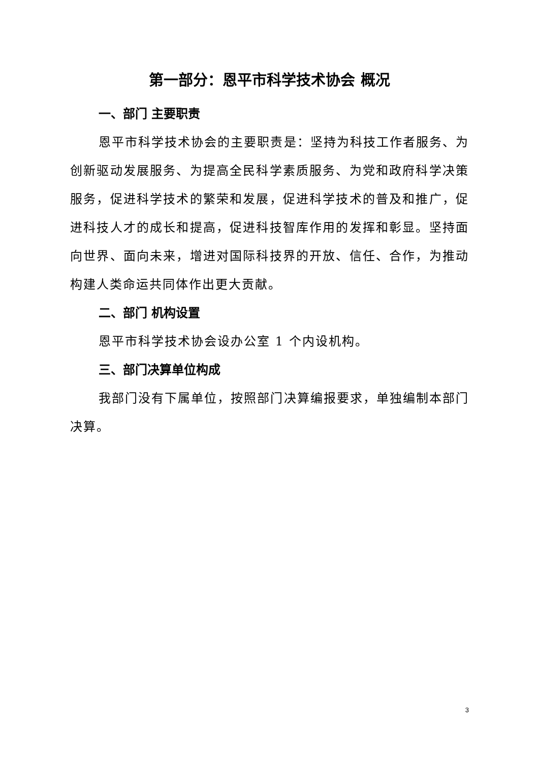第一部分：恩平市科学技术协会 概况
一、部门 主要职责
恩平市科学技术协会的主要职责是：坚持为科技工作者服务、为创新驱动发展服务、为提高全民科学素质服务、为党和政府科学决策服务，促进科学技术的繁荣和发展，促进科学技术的普及和推广，促进科技人才的成长和提高，促进科技智库作用的发挥和彰显。坚持面向世界、面向未来，增进对国际科技界的开放、信任、合作，为推动构建人类命运共同体作出更大贡献。
二、部门 机构设置
恩平市科学技术协会设办公室 1 个内设机构。
三、部门决算单位构成
我部门没有下属单位，按照部门决算编报要求，单独编制本部门决算。
3